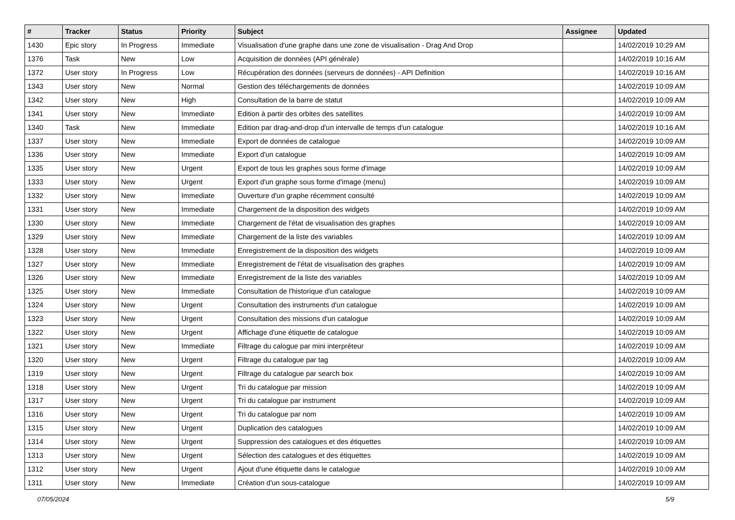| # | Tracker | Status | Priority | Subject | Assignee | Updated |
| --- | --- | --- | --- | --- | --- | --- |
| 1430 | Epic story | In Progress | Immediate | Visualisation d'une graphe dans une zone de visualisation - Drag And Drop | | 14/02/2019 10:29 AM |
| 1376 | Task | New | Low | Acquisition de données (API générale) | | 14/02/2019 10:16 AM |
| 1372 | User story | In Progress | Low | Récupération des données (serveurs de données) - API Definition | | 14/02/2019 10:16 AM |
| 1343 | User story | New | Normal | Gestion des téléchargements de données | | 14/02/2019 10:09 AM |
| 1342 | User story | New | High | Consultation de la barre de statut | | 14/02/2019 10:09 AM |
| 1341 | User story | New | Immediate | Edition à partir des orbites des satellites | | 14/02/2019 10:09 AM |
| 1340 | Task | New | Immediate | Edition par drag-and-drop d'un intervalle de temps d'un catalogue | | 14/02/2019 10:16 AM |
| 1337 | User story | New | Immediate | Export de données de catalogue | | 14/02/2019 10:09 AM |
| 1336 | User story | New | Immediate | Export d'un catalogue | | 14/02/2019 10:09 AM |
| 1335 | User story | New | Urgent | Export de tous les graphes sous forme d'image | | 14/02/2019 10:09 AM |
| 1333 | User story | New | Urgent | Export d'un graphe sous forme d'image (menu) | | 14/02/2019 10:09 AM |
| 1332 | User story | New | Immediate | Ouverture d'un graphe récemment consulté | | 14/02/2019 10:09 AM |
| 1331 | User story | New | Immediate | Chargement de la disposition des widgets | | 14/02/2019 10:09 AM |
| 1330 | User story | New | Immediate | Chargement de l'état de visualisation des graphes | | 14/02/2019 10:09 AM |
| 1329 | User story | New | Immediate | Chargement de la liste des variables | | 14/02/2019 10:09 AM |
| 1328 | User story | New | Immediate | Enregistrement de la disposition des widgets | | 14/02/2019 10:09 AM |
| 1327 | User story | New | Immediate | Enregistrement de l'état de visualisation des graphes | | 14/02/2019 10:09 AM |
| 1326 | User story | New | Immediate | Enregistrement de la liste des variables | | 14/02/2019 10:09 AM |
| 1325 | User story | New | Immediate | Consultation de l'historique d'un catalogue | | 14/02/2019 10:09 AM |
| 1324 | User story | New | Urgent | Consultation des instruments d'un catalogue | | 14/02/2019 10:09 AM |
| 1323 | User story | New | Urgent | Consultation des missions d'un catalogue | | 14/02/2019 10:09 AM |
| 1322 | User story | New | Urgent | Affichage d'une étiquette de catalogue | | 14/02/2019 10:09 AM |
| 1321 | User story | New | Immediate | Filtrage du calogue par mini interpréteur | | 14/02/2019 10:09 AM |
| 1320 | User story | New | Urgent | Filtrage du catalogue par tag | | 14/02/2019 10:09 AM |
| 1319 | User story | New | Urgent | Filtrage du catalogue par search box | | 14/02/2019 10:09 AM |
| 1318 | User story | New | Urgent | Tri du catalogue par mission | | 14/02/2019 10:09 AM |
| 1317 | User story | New | Urgent | Tri du catalogue par instrument | | 14/02/2019 10:09 AM |
| 1316 | User story | New | Urgent | Tri du catalogue par nom | | 14/02/2019 10:09 AM |
| 1315 | User story | New | Urgent | Duplication des catalogues | | 14/02/2019 10:09 AM |
| 1314 | User story | New | Urgent | Suppression des catalogues et des étiquettes | | 14/02/2019 10:09 AM |
| 1313 | User story | New | Urgent | Sélection des catalogues et des étiquettes | | 14/02/2019 10:09 AM |
| 1312 | User story | New | Urgent | Ajout d'une étiquette dans le catalogue | | 14/02/2019 10:09 AM |
| 1311 | User story | New | Immediate | Création d'un sous-catalogue | | 14/02/2019 10:09 AM |
07/05/2024 5/9